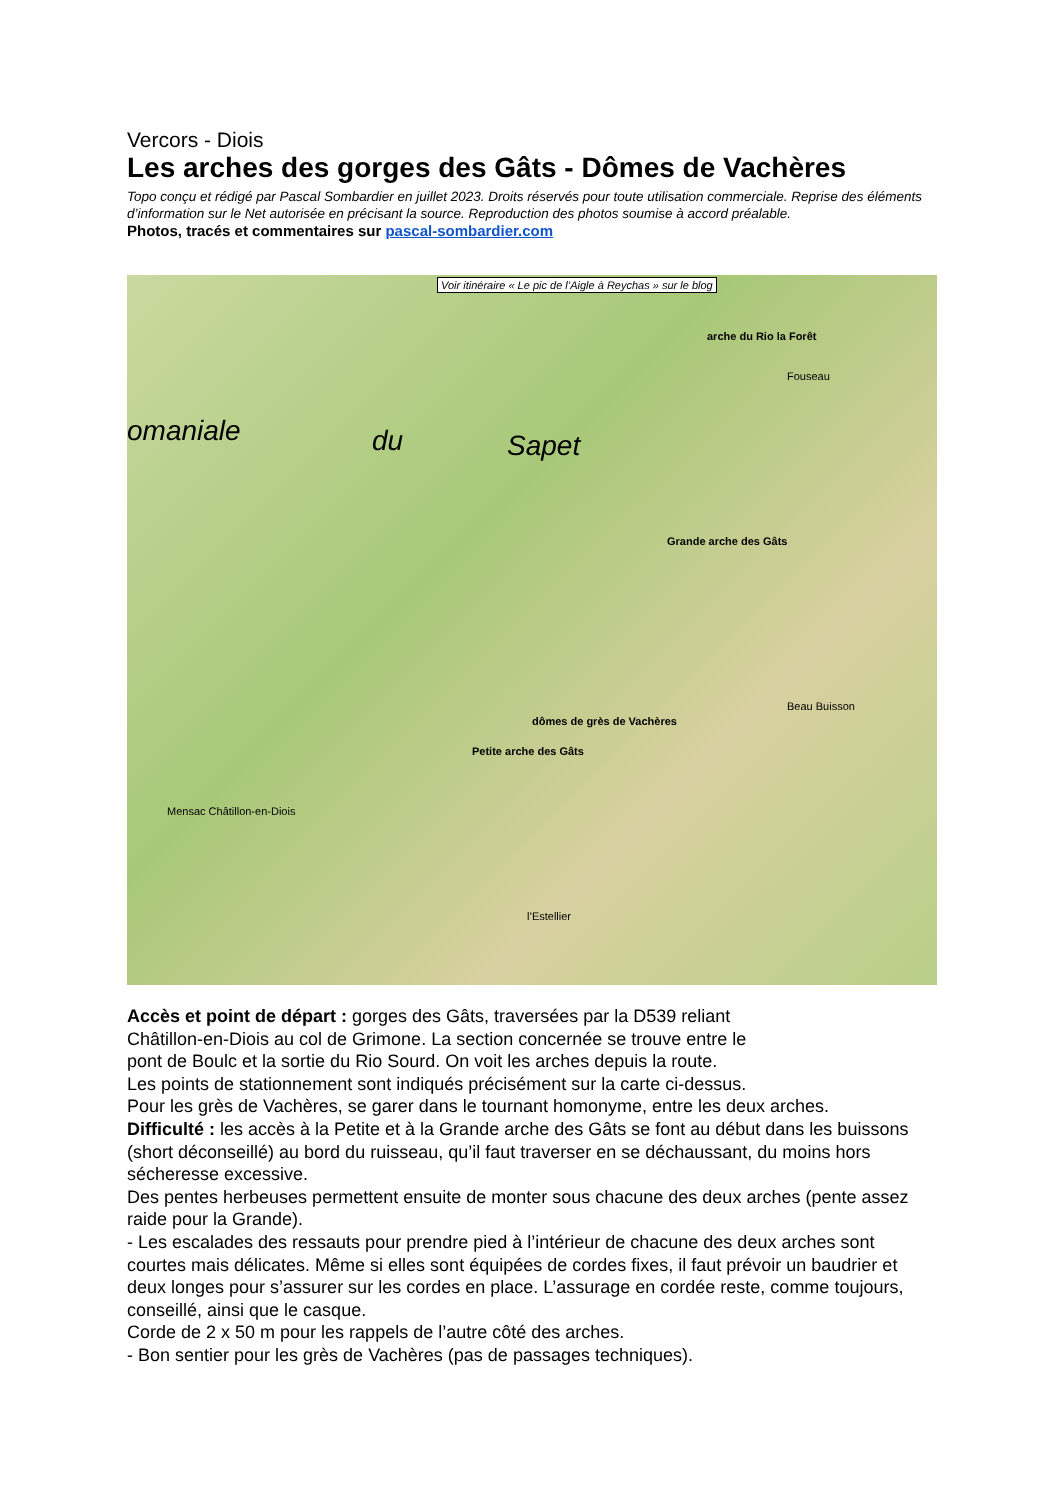Vercors - Diois
Les arches des gorges des Gâts - Dômes de Vachères
Topo conçu et rédigé par Pascal Sombardier en juillet 2023. Droits réservés pour toute utilisation commerciale. Reprise des éléments d’information sur le Net autorisée en précisant la source. Reproduction des photos soumise à accord préalable.
Photos, tracés et commentaires sur pascal-sombardier.com
Voir itinéraire « Le pic de l’Aigle à Reychas » sur le blog
omaniale du Sapet
arche du Rio la Forêt
Grande arche des Gâts
dômes de grès de Vachères
Petite arche des Gâts
Mensac Châtillon-en-Diois
Fouseau
Beau Buisson
l’Estellier
Accès et point de départ : gorges des Gâts, traversées par la D539 reliant
Châtillon-en-Diois au col de Grimone. La section concernée se trouve entre le
pont de Boulc et la sortie du Rio Sourd. On voit les arches depuis la route.
Les points de stationnement sont indiqués précisément sur la carte ci-dessus.
Pour les grès de Vachères, se garer dans le tournant homonyme, entre les deux arches.
Difficulté : les accès à la Petite et à la Grande arche des Gâts se font au début dans les buissons (short déconseillé) au bord du ruisseau, qu’il faut traverser en se déchaussant, du moins hors sécheresse excessive.
Des pentes herbeuses permettent ensuite de monter sous chacune des deux arches (pente assez raide pour la Grande).
- Les escalades des ressauts pour prendre pied à l’intérieur de chacune des deux arches sont courtes mais délicates. Même si elles sont équipées de cordes fixes, il faut prévoir un baudrier et deux longes pour s’assurer sur les cordes en place. L’assurage en cordée reste, comme toujours, conseillé, ainsi que le casque.
Corde de 2 x 50 m pour les rappels de l’autre côté des arches.
- Bon sentier pour les grès de Vachères (pas de passages techniques).